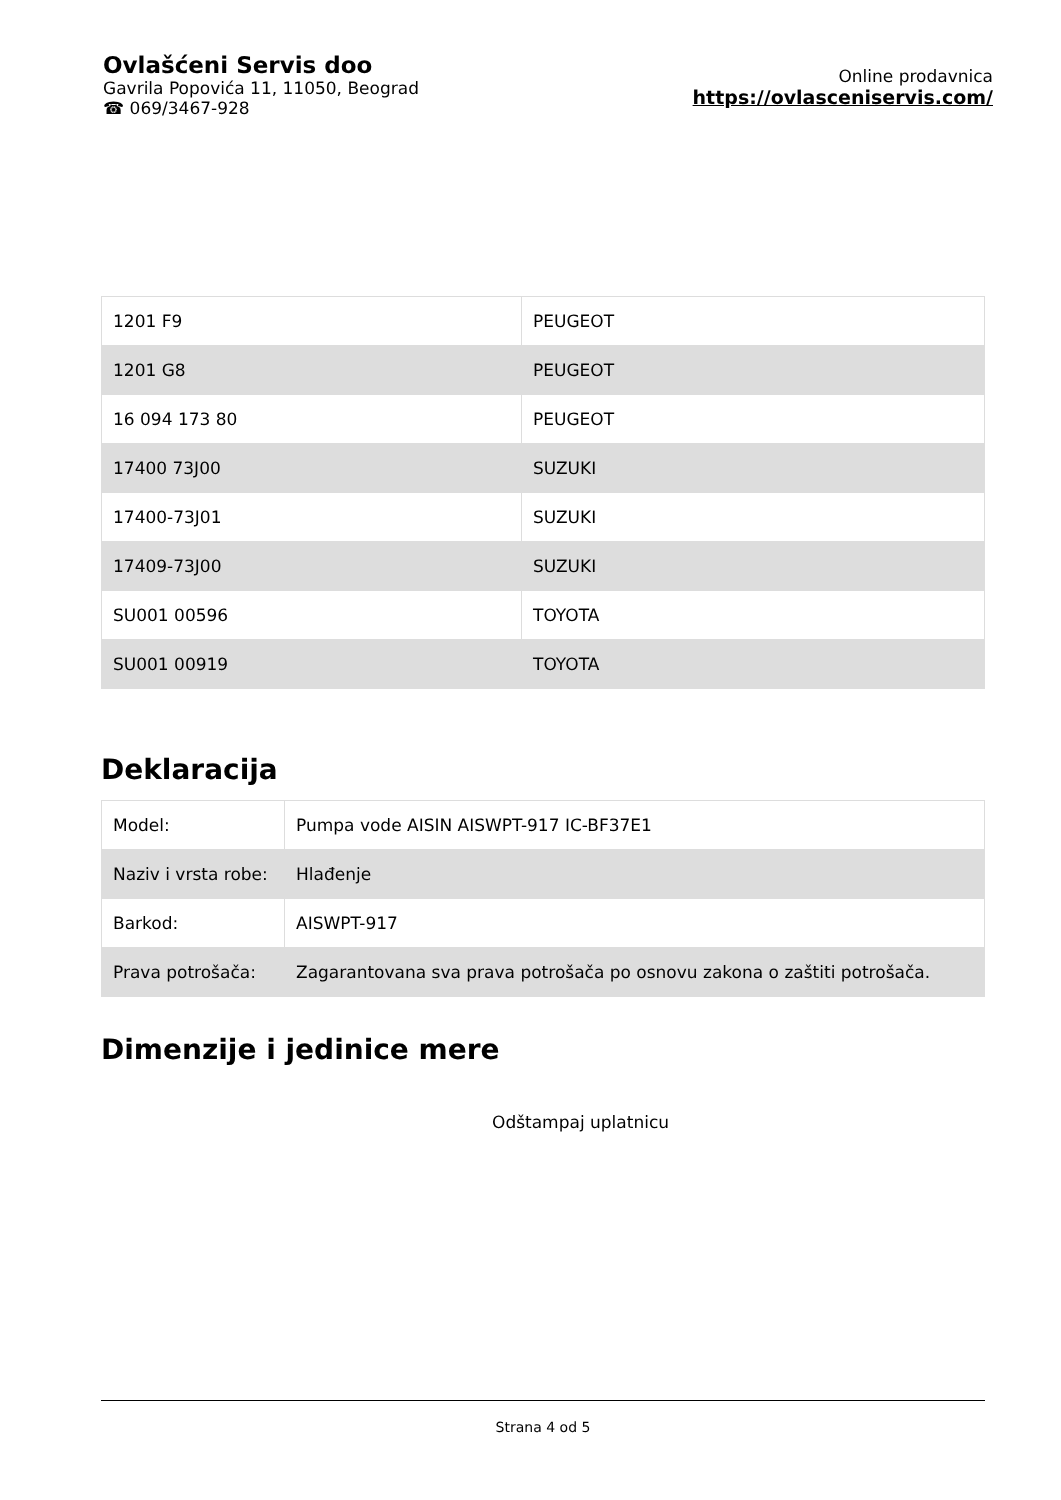Ovlašćeni Servis doo
Gavrila Popovića 11, 11050, Beograd
☎ 069/3467-928
Online prodavnica
https://ovlasceniservis.com/
| 1201 F9 | PEUGEOT |
| 1201 G8 | PEUGEOT |
| 16 094 173 80 | PEUGEOT |
| 17400 73J00 | SUZUKI |
| 17400-73J01 | SUZUKI |
| 17409-73J00 | SUZUKI |
| SU001 00596 | TOYOTA |
| SU001 00919 | TOYOTA |
Deklaracija
| Model: | Pumpa vode AISIN AISWPT-917 IC-BF37E1 |
| Naziv i vrsta robe: | Hlađenje |
| Barkod: | AISWPT-917 |
| Prava potrošača: | Zagarantovana sva prava potrošača po osnovu zakona o zaštiti potrošača. |
Dimenzije i jedinice mere
Odštampaj uplatnicu
Strana 4 od 5